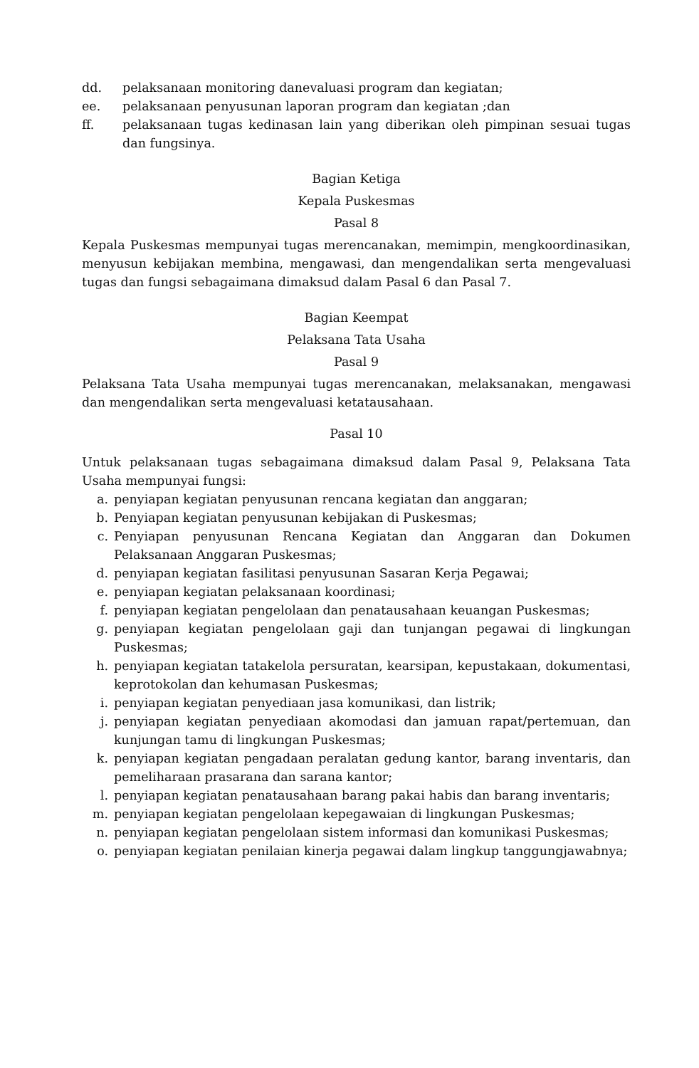dd. pelaksanaan monitoring danevaluasi program dan kegiatan;
ee. pelaksanaan penyusunan laporan program dan kegiatan ;dan
ff. pelaksanaan tugas kedinasan lain yang diberikan oleh pimpinan sesuai tugas dan fungsinya.
Bagian Ketiga
Kepala Puskesmas
Pasal 8
Kepala Puskesmas mempunyai tugas merencanakan, memimpin, mengkoordinasikan, menyusun kebijakan membina, mengawasi, dan mengendalikan serta mengevaluasi tugas dan fungsi sebagaimana dimaksud dalam Pasal 6 dan Pasal 7.
Bagian Keempat
Pelaksana Tata Usaha
Pasal 9
Pelaksana Tata Usaha mempunyai tugas merencanakan, melaksanakan, mengawasi dan mengendalikan serta mengevaluasi ketatausahaan.
Pasal 10
Untuk pelaksanaan tugas sebagaimana dimaksud dalam Pasal 9, Pelaksana Tata Usaha mempunyai fungsi:
a. penyiapan kegiatan penyusunan rencana kegiatan dan anggaran;
b. Penyiapan kegiatan penyusunan kebijakan di Puskesmas;
c. Penyiapan penyusunan Rencana Kegiatan dan Anggaran dan Dokumen Pelaksanaan Anggaran Puskesmas;
d. penyiapan kegiatan fasilitasi penyusunan Sasaran Kerja Pegawai;
e. penyiapan kegiatan pelaksanaan koordinasi;
f. penyiapan kegiatan pengelolaan dan penatausahaan keuangan Puskesmas;
g. penyiapan kegiatan pengelolaan gaji dan tunjangan pegawai di lingkungan Puskesmas;
h. penyiapan kegiatan tatakelola persuratan, kearsipan, kepustakaan, dokumentasi, keprotokolan dan kehumasan Puskesmas;
i. penyiapan kegiatan penyediaan jasa komunikasi, dan listrik;
j. penyiapan kegiatan penyediaan akomodasi dan jamuan rapat/pertemuan, dan kunjungan tamu di lingkungan Puskesmas;
k. penyiapan kegiatan pengadaan peralatan gedung kantor, barang inventaris, dan pemeliharaan prasarana dan sarana kantor;
l. penyiapan kegiatan penatausahaan barang pakai habis dan barang inventaris;
m. penyiapan kegiatan pengelolaan kepegawaian di lingkungan Puskesmas;
n. penyiapan kegiatan pengelolaan sistem informasi dan komunikasi Puskesmas;
o. penyiapan kegiatan penilaian kinerja pegawai dalam lingkup tanggungjawabnya;